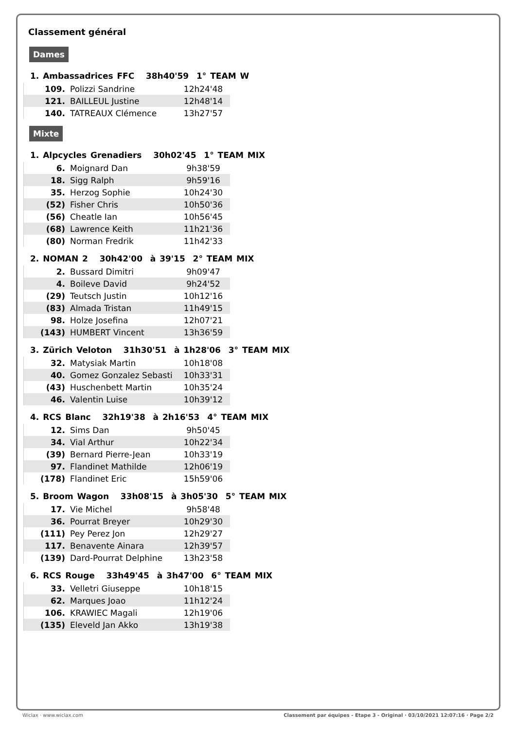Classement général
Dames
1. Ambassadrices FFC 38h40'59 1° TEAM W
| 109. | Polizzi Sandrine | 12h24'48 |
| 121. | BAILLEUL Justine | 12h48'14 |
| 140. | TATREAUX Clémence | 13h27'57 |
Mixte
1. Alpcycles Grenadiers 30h02'45 1° TEAM MIX
| 6. | Moignard Dan | 9h38'59 |
| 18. | Sigg Ralph | 9h59'16 |
| 35. | Herzog Sophie | 10h24'30 |
| (52) | Fisher Chris | 10h50'36 |
| (56) | Cheatle Ian | 10h56'45 |
| (68) | Lawrence Keith | 11h21'36 |
| (80) | Norman Fredrik | 11h42'33 |
2. NOMAN 2 30h42'00 à 39'15 2° TEAM MIX
| 2. | Bussard Dimitri | 9h09'47 |
| 4. | Boileve David | 9h24'52 |
| (29) | Teutsch Justin | 10h12'16 |
| (83) | Almada Tristan | 11h49'15 |
| 98. | Holze Josefina | 12h07'21 |
| (143) | HUMBERT Vincent | 13h36'59 |
3. Zürich Veloton 31h30'51 à 1h28'06 3° TEAM MIX
| 32. | Matysiak Martin | 10h18'08 |
| 40. | Gomez Gonzalez Sebasti | 10h33'31 |
| (43) | Huschenbett Martin | 10h35'24 |
| 46. | Valentin Luise | 10h39'12 |
4. RCS Blanc 32h19'38 à 2h16'53 4° TEAM MIX
| 12. | Sims Dan | 9h50'45 |
| 34. | Vial Arthur | 10h22'34 |
| (39) | Bernard Pierre-Jean | 10h33'19 |
| 97. | Flandinet Mathilde | 12h06'19 |
| (178) | Flandinet Eric | 15h59'06 |
5. Broom Wagon 33h08'15 à 3h05'30 5° TEAM MIX
| 17. | Vie Michel | 9h58'48 |
| 36. | Pourrat Breyer | 10h29'30 |
| (111) | Pey Perez Jon | 12h29'27 |
| 117. | Benavente Ainara | 12h39'57 |
| (139) | Dard-Pourrat Delphine | 13h23'58 |
6. RCS Rouge 33h49'45 à 3h47'00 6° TEAM MIX
| 33. | Velletri Giuseppe | 10h18'15 |
| 62. | Marques Joao | 11h12'24 |
| 106. | KRAWIEC Magali | 12h19'06 |
| (135) | Eleveld Jan Akko | 13h19'38 |
Wiclax · www.wiclax.com Classement par équipes - Etape 3 - Original · 03/10/2021 12:07:16 · Page 2/2